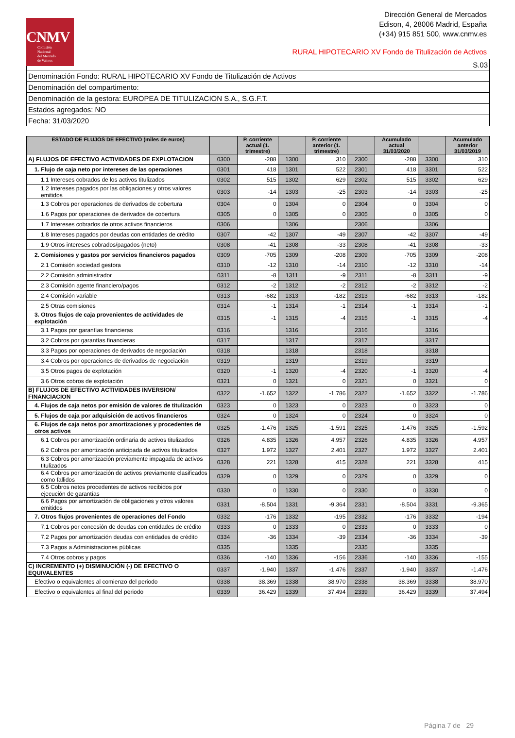CNMV
Comisión
Nacional
del Mercado
de Valores
Dirección General de Mercados
Edison, 4, 28006 Madrid, España
(+34) 915 851 500, www.cnmv.es
RURAL HIPOTECARIO XV Fondo de Titulización de Activos
| S.03 |
| Denominación Fondo: RURAL HIPOTECARIO XV Fondo de Titulización de Activos |
| Denominación del compartimento: |
| Denominación de la gestora: EUROPEA DE TITULIZACION S.A., S.G.F.T. |
| Estados agregados: NO |
| Fecha: 31/03/2020 |
| ESTADO DE FLUJOS DE EFECTIVO (miles de euros) | | P. corriente actual (1. trimestre) | | P. corriente anterior (1. trimestre) | | Acumulado actual 31/03/2020 | | Acumulado anterior 31/03/2019 |
| --- | --- | --- | --- | --- | --- | --- | --- | --- |
| A) FLUJOS DE EFECTIVO ACTIVIDADES DE EXPLOTACION | 0300 | -288 | 1300 | 310 | 2300 | -288 | 3300 | 310 |
| 1. Flujo de caja neto por intereses de las operaciones | 0301 | 418 | 1301 | 522 | 2301 | 418 | 3301 | 522 |
| 1.1 Intereses cobrados de los activos titulizados | 0302 | 515 | 1302 | 629 | 2302 | 515 | 3302 | 629 |
| 1.2 Intereses pagados por las obligaciones y otros valores emitidos | 0303 | -14 | 1303 | -25 | 2303 | -14 | 3303 | -25 |
| 1.3 Cobros por operaciones de derivados de cobertura | 0304 | 0 | 1304 | 0 | 2304 | 0 | 3304 | 0 |
| 1.6 Pagos por operaciones de derivados de cobertura | 0305 | 0 | 1305 | 0 | 2305 | 0 | 3305 | 0 |
| 1.7 Intereses cobrados de otros activos financieros | 0306 | | 1306 | | 2306 | | 3306 | |
| 1.8 Intereses pagados por deudas con entidades de crédito | 0307 | -42 | 1307 | -49 | 2307 | -42 | 3307 | -49 |
| 1.9 Otros intereses cobrados/pagados (neto) | 0308 | -41 | 1308 | -33 | 2308 | -41 | 3308 | -33 |
| 2. Comisiones y gastos por servicios financieros pagados | 0309 | -705 | 1309 | -208 | 2309 | -705 | 3309 | -208 |
| 2.1 Comisión sociedad gestora | 0310 | -12 | 1310 | -14 | 2310 | -12 | 3310 | -14 |
| 2.2 Comisión administrador | 0311 | -8 | 1311 | -9 | 2311 | -8 | 3311 | -9 |
| 2.3 Comisión agente financiero/pagos | 0312 | -2 | 1312 | -2 | 2312 | -2 | 3312 | -2 |
| 2.4 Comisión variable | 0313 | -682 | 1313 | -182 | 2313 | -682 | 3313 | -182 |
| 2.5 Otras comisiones | 0314 | -1 | 1314 | -1 | 2314 | -1 | 3314 | -1 |
| 3. Otros flujos de caja provenientes de actividades de explotación | 0315 | -1 | 1315 | -4 | 2315 | -1 | 3315 | -4 |
| 3.1 Pagos por garantías financieras | 0316 | | 1316 | | 2316 | | 3316 | |
| 3.2 Cobros por garantías financieras | 0317 | | 1317 | | 2317 | | 3317 | |
| 3.3 Pagos por operaciones de derivados de negociación | 0318 | | 1318 | | 2318 | | 3318 | |
| 3.4 Cobros por operaciones de derivados de negociación | 0319 | | 1319 | | 2319 | | 3319 | |
| 3.5 Otros pagos de explotación | 0320 | -1 | 1320 | -4 | 2320 | -1 | 3320 | -4 |
| 3.6 Otros cobros de explotación | 0321 | 0 | 1321 | 0 | 2321 | 0 | 3321 | 0 |
| B) FLUJOS DE EFECTIVO ACTIVIDADES INVERSION/ FINANCIACION | 0322 | -1.652 | 1322 | -1.786 | 2322 | -1.652 | 3322 | -1.786 |
| 4. Flujos de caja netos por emisión de valores de titulización | 0323 | 0 | 1323 | 0 | 2323 | 0 | 3323 | 0 |
| 5. Flujos de caja por adquisición de activos financieros | 0324 | 0 | 1324 | 0 | 2324 | 0 | 3324 | 0 |
| 6. Flujos de caja netos por amortizaciones y procedentes de otros activos | 0325 | -1.476 | 1325 | -1.591 | 2325 | -1.476 | 3325 | -1.592 |
| 6.1 Cobros por amortización ordinaria de activos titulizados | 0326 | 4.835 | 1326 | 4.957 | 2326 | 4.835 | 3326 | 4.957 |
| 6.2 Cobros por amortización anticipada de activos titulizados | 0327 | 1.972 | 1327 | 2.401 | 2327 | 1.972 | 3327 | 2.401 |
| 6.3 Cobros por amortización previamente impagada de activos titulizados | 0328 | 221 | 1328 | 415 | 2328 | 221 | 3328 | 415 |
| 6.4 Cobros por amortización de activos previamente clasificados como fallidos | 0329 | 0 | 1329 | 0 | 2329 | 0 | 3329 | 0 |
| 6.5 Cobros netos procedentes de activos recibidos por ejecución de garantías | 0330 | 0 | 1330 | 0 | 2330 | 0 | 3330 | 0 |
| 6.6 Pagos por amortización de obligaciones y otros valores emitidos | 0331 | -8.504 | 1331 | -9.364 | 2331 | -8.504 | 3331 | -9.365 |
| 7. Otros flujos provenientes de operaciones del Fondo | 0332 | -176 | 1332 | -195 | 2332 | -176 | 3332 | -194 |
| 7.1 Cobros por concesión de deudas con entidades de crédito | 0333 | 0 | 1333 | 0 | 2333 | 0 | 3333 | 0 |
| 7.2 Pagos por amortización deudas con entidades de crédito | 0334 | -36 | 1334 | -39 | 2334 | -36 | 3334 | -39 |
| 7.3 Pagos a Administraciones públicas | 0335 | | 1335 | | 2335 | | 3335 | |
| 7.4 Otros cobros y pagos | 0336 | -140 | 1336 | -156 | 2336 | -140 | 3336 | -155 |
| C) INCREMENTO (+) DISMINUCIÓN (-) DE EFECTIVO O EQUIVALENTES | 0337 | -1.940 | 1337 | -1.476 | 2337 | -1.940 | 3337 | -1.476 |
| Efectivo o equivalentes al comienzo del periodo | 0338 | 38.369 | 1338 | 38.970 | 2338 | 38.369 | 3338 | 38.970 |
| Efectivo o equivalentes al final del periodo | 0339 | 36.429 | 1339 | 37.494 | 2339 | 36.429 | 3339 | 37.494 |
Página 7 de 29